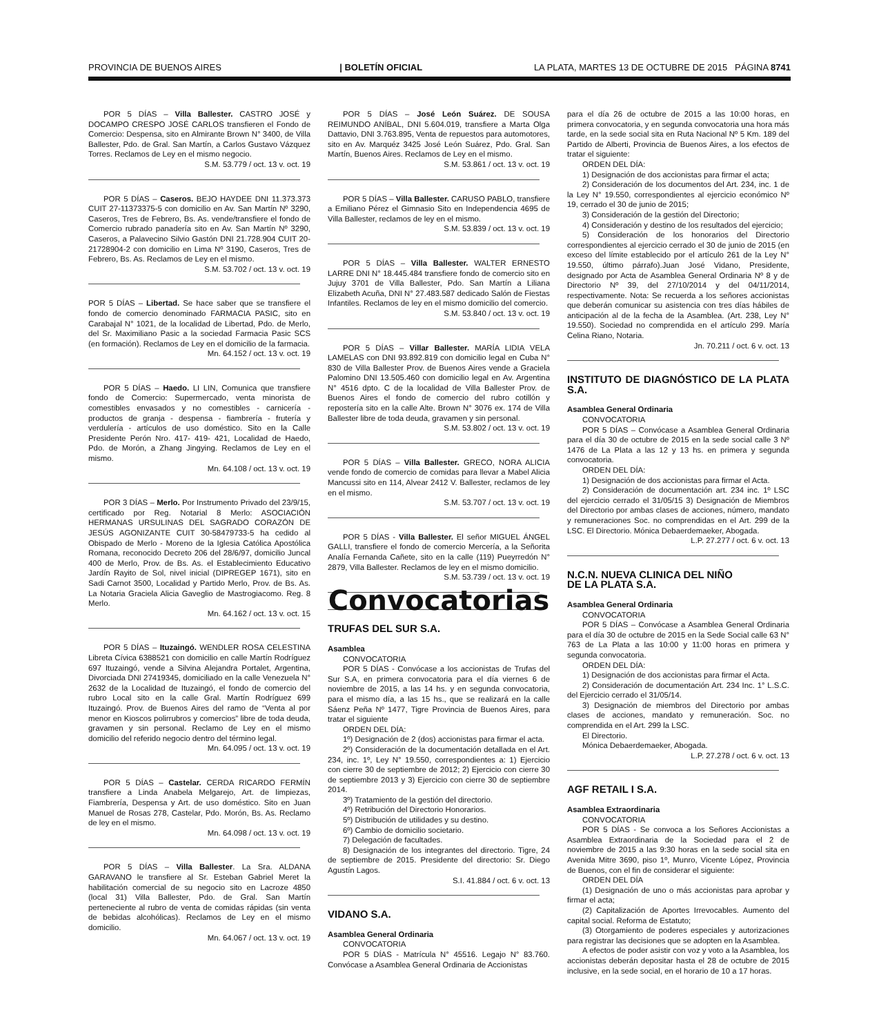PROVINCIA DE BUENOS AIRES | BOLETÍN OFICIAL LA PLATA, MARTES 13 DE OCTUBRE DE 2015 PÁGINA 8741
POR 5 DÍAS – Villa Ballester. CASTRO JOSÉ y DOCAMPO CRESPO JOSÉ CARLOS transfieren el Fondo de Comercio: Despensa, sito en Almirante Brown N° 3400, de Villa Ballester, Pdo. de Gral. San Martín, a Carlos Gustavo Vázquez Torres. Reclamos de Ley en el mismo negocio.
S.M. 53.779 / oct. 13 v. oct. 19
POR 5 DÍAS – Caseros. BEJO HAYDEE DNI 11.373.373 CUIT 27-11373375-5 con domicilio en Av. San Martín Nº 3290, Caseros, Tres de Febrero, Bs. As. vende/transfiere el fondo de Comercio rubrado panadería sito en Av. San Martín Nº 3290, Caseros, a Palavecino Silvio Gastón DNI 21.728.904 CUIT 20-21728904-2 con domicilio en Lima Nº 3190, Caseros, Tres de Febrero, Bs. As. Reclamos de Ley en el mismo.
S.M. 53.702 / oct. 13 v. oct. 19
POR 5 DÍAS – Libertad. Se hace saber que se transfiere el fondo de comercio denominado FARMACIA PASIC, sito en Carabajal N° 1021, de la localidad de Libertad, Pdo. de Merlo, del Sr. Maximiliano Pasic a la sociedad Farmacia Pasic SCS (en formación). Reclamos de Ley en el domicilio de la farmacia.
Mn. 64.152 / oct. 13 v. oct. 19
POR 5 DÍAS – Haedo. LI LIN, Comunica que transfiere fondo de Comercio: Supermercado, venta minorista de comestibles envasados y no comestibles - carnicería - productos de granja - despensa - fiambrería - frutería y verdulería - artículos de uso doméstico. Sito en la Calle Presidente Perón Nro. 417- 419- 421, Localidad de Haedo, Pdo. de Morón, a Zhang Jingying. Reclamos de Ley en el mismo.
Mn. 64.108 / oct. 13 v. oct. 19
POR 3 DÍAS – Merlo. Por Instrumento Privado del 23/9/15, certificado por Reg. Notarial 8 Merlo: ASOCIACIÓN HERMANAS URSULINAS DEL SAGRADO CORAZÓN DE JESÚS AGONIZANTE CUIT 30-58479733-5 ha cedido al Obispado de Merlo - Moreno de la Iglesia Católica Apostólica Romana, reconocido Decreto 206 del 28/6/97, domicilio Juncal 400 de Merlo, Prov. de Bs. As. el Establecimiento Educativo Jardín Rayito de Sol, nivel inicial (DIPREGEP 1671), sito en Sadi Carnot 3500, Localidad y Partido Merlo, Prov. de Bs. As. La Notaria Graciela Alicia Gaveglio de Mastrogiacomo. Reg. 8 Merlo.
Mn. 64.162 / oct. 13 v. oct. 15
POR 5 DÍAS – Ituzaingó. WENDLER ROSA CELESTINA Libreta Cívica 6388521 con domicilio en calle Martín Rodríguez 697 Ituzaingó, vende a Silvina Alejandra Portalet, Argentina, Divorciada DNI 27419345, domiciliado en la calle Venezuela N° 2632 de la Localidad de Ituzaingó, el fondo de comercio del rubro Local sito en la calle Gral. Martín Rodríguez 699 Ituzaingó. Prov. de Buenos Aires del ramo de “Venta al por menor en Kioscos polirrubros y comercios” libre de toda deuda, gravamen y sin personal. Reclamo de Ley en el mismo domicilio del referido negocio dentro del término legal.
Mn. 64.095 / oct. 13 v. oct. 19
POR 5 DÍAS – Castelar. CERDA RICARDO FERMÍN transfiere a Linda Anabela Melgarejo, Art. de limpiezas, Fiambrería, Despensa y Art. de uso doméstico. Sito en Juan Manuel de Rosas 278, Castelar, Pdo. Morón, Bs. As. Reclamo de ley en el mismo.
Mn. 64.098 / oct. 13 v. oct. 19
POR 5 DÍAS – Villa Ballester. La Sra. ALDANA GARAVANO le transfiere al Sr. Esteban Gabriel Meret la habilitación comercial de su negocio sito en Lacroze 4850 (local 31) Villa Ballester, Pdo. de Gral. San Martín perteneciente al rubro de venta de comidas rápidas (sin venta de bebidas alcohólicas). Reclamos de Ley en el mismo domicilio.
Mn. 64.067 / oct. 13 v. oct. 19
POR 5 DÍAS – José León Suárez. DE SOUSA REIMUNDO ANÍBAL, DNI 5.604.019, transfiere a Marta Olga Dattavio, DNI 3.763.895, Venta de repuestos para automotores, sito en Av. Marquéz 3425 José León Suárez, Pdo. Gral. San Martín, Buenos Aires. Reclamos de Ley en el mismo.
S.M. 53.861 / oct. 13 v. oct. 19
POR 5 DÍAS – Villa Ballester. CARUSO PABLO, transfiere a Emiliano Pérez el Gimnasio Sito en Independencia 4695 de Villa Ballester, reclamos de ley en el mismo.
S.M. 53.839 / oct. 13 v. oct. 19
POR 5 DÍAS – Villa Ballester. WALTER ERNESTO LARRE DNI N° 18.445.484 transfiere fondo de comercio sito en Jujuy 3701 de Villa Ballester, Pdo. San Martín a Liliana Elizabeth Acuña, DNI N° 27.483.587 dedicado Salón de Fiestas Infantiles. Reclamos de ley en el mismo domicilio del comercio.
S.M. 53.840 / oct. 13 v. oct. 19
POR 5 DÍAS – Villar Ballester. MARÍA LIDIA VELA LAMELAS con DNI 93.892.819 con domicilio legal en Cuba N° 830 de Villa Ballester Prov. de Buenos Aires vende a Graciela Palomino DNI 13.505.460 con domicilio legal en Av. Argentina N° 4516 dpto. C de la localidad de Villa Ballester Prov. de Buenos Aires el fondo de comercio del rubro cotillón y repostería sito en la calle Alte. Brown N° 3076 ex. 174 de Villa Ballester libre de toda deuda, gravamen y sin personal.
S.M. 53.802 / oct. 13 v. oct. 19
POR 5 DÍAS – Villa Ballester. GRECO, NORA ALICIA vende fondo de comercio de comidas para llevar a Mabel Alicia Mancussi sito en 114, Alvear 2412 V. Ballester, reclamos de ley en el mismo.
S.M. 53.707 / oct. 13 v. oct. 19
POR 5 DÍAS - Villa Ballester. El señor MIGUEL ÁNGEL GALLI, transfiere el fondo de comercio Mercería, a la Señorita Analía Fernanda Cañete, sito en la calle (119) Pueyrredón N° 2879, Villa Ballester. Reclamos de ley en el mismo domicilio.
S.M. 53.739 / oct. 13 v. oct. 19
Convocatorias
TRUFAS DEL SUR S.A.
Asamblea
CONVOCATORIA
POR 5 DÍAS - Convócase a los accionistas de Trufas del Sur S.A, en primera convocatoria para el día viernes 6 de noviembre de 2015, a las 14 hs. y en segunda convocatoria, para el mismo día, a las 15 hs., que se realizará en la calle Sáenz Peña Nº 1477, Tigre Provincia de Buenos Aires, para tratar el siguiente
ORDEN DEL DÍA:
1º) Designación de 2 (dos) accionistas para firmar el acta.
2º) Consideración de la documentación detallada en el Art. 234, inc. 1º, Ley N° 19.550, correspondientes a: 1) Ejercicio con cierre 30 de septiembre de 2012; 2) Ejercicio con cierre 30 de septiembre 2013 y 3) Ejercicio con cierre 30 de septiembre 2014.
3º) Tratamiento de la gestión del directorio.
4º) Retribución del Directorio Honorarios.
5º) Distribución de utilidades y su destino.
6º) Cambio de domicilio societario.
7) Delegación de facultades.
8) Designación de los integrantes del directorio. Tigre, 24 de septiembre de 2015. Presidente del directorio: Sr. Diego Agustín Lagos.
S.I. 41.884 / oct. 6 v. oct. 13
VIDANO S.A.
Asamblea General Ordinaria
CONVOCATORIA
POR 5 DÍAS - Matrícula N° 45516. Legajo N° 83.760. Convócase a Asamblea General Ordinaria de Accionistas
para el día 26 de octubre de 2015 a las 10:00 horas, en primera convocatoria, y en segunda convocatoria una hora más tarde, en la sede social sita en Ruta Nacional Nº 5 Km. 189 del Partido de Alberti, Provincia de Buenos Aires, a los efectos de tratar el siguiente:
ORDEN DEL DÍA:
1) Designación de dos accionistas para firmar el acta;
2) Consideración de los documentos del Art. 234, inc. 1 de la Ley N° 19.550, correspondientes al ejercicio económico Nº 19, cerrado el 30 de junio de 2015;
3) Consideración de la gestión del Directorio;
4) Consideración y destino de los resultados del ejercicio;
5) Consideración de los honorarios del Directorio correspondientes al ejercicio cerrado el 30 de junio de 2015 (en exceso del límite establecido por el artículo 261 de la Ley N° 19.550, último párrafo).Juan José Vidano, Presidente, designado por Acta de Asamblea General Ordinaria Nº 8 y de Directorio Nº 39, del 27/10/2014 y del 04/11/2014, respectivamente. Nota: Se recuerda a los señores accionistas que deberán comunicar su asistencia con tres días hábiles de anticipación al de la fecha de la Asamblea. (Art. 238, Ley N° 19.550). Sociedad no comprendida en el artículo 299. María Celina Riano, Notaria.
Jn. 70.211 / oct. 6 v. oct. 13
INSTITUTO DE DIAGNÓSTICO DE LA PLATA S.A.
Asamblea General Ordinaria
CONVOCATORIA
POR 5 DÍAS – Convócase a Asamblea General Ordinaria para el día 30 de octubre de 2015 en la sede social calle 3 Nº 1476 de La Plata a las 12 y 13 hs. en primera y segunda convocatoria.
ORDEN DEL DÍA:
1) Designación de dos accionistas para firmar el Acta.
2) Consideración de documentación art. 234 inc. 1º LSC del ejercicio cerrado el 31/05/15 3) Designación de Miembros del Directorio por ambas clases de acciones, número, mandato y remuneraciones Soc. no comprendidas en el Art. 299 de la LSC. El Directorio. Mónica Debaerdemaeker, Abogada.
L.P. 27.277 / oct. 6 v. oct. 13
N.C.N. NUEVA CLINICA DEL NIÑO
DE LA PLATA S.A.
Asamblea General Ordinaria
CONVOCATORIA
POR 5 DÍAS – Convócase a Asamblea General Ordinaria para el día 30 de octubre de 2015 en la Sede Social calle 63 N° 763 de La Plata a las 10:00 y 11:00 horas en primera y segunda convocatoria.
ORDEN DEL DÍA:
1) Designación de dos accionistas para firmar el Acta.
2) Consideración de documentación Art. 234 Inc. 1° L.S.C. del Ejercicio cerrado el 31/05/14.
3) Designación de miembros del Directorio por ambas clases de acciones, mandato y remuneración. Soc. no comprendida en el Art. 299 la LSC.
El Directorio.
Mónica Debaerdemaeker, Abogada.
L.P. 27.278 / oct. 6 v. oct. 13
AGF RETAIL I S.A.
Asamblea Extraordinaria
CONVOCATORIA
POR 5 DÍAS - Se convoca a los Señores Accionistas a Asamblea Extraordinaria de la Sociedad para el 2 de noviembre de 2015 a las 9:30 horas en la sede social sita en Avenida Mitre 3690, piso 1º, Munro, Vicente López, Provincia de Buenos, con el fin de considerar el siguiente:
ORDEN DEL DÍA
(1) Designación de uno o más accionistas para aprobar y firmar el acta;
(2) Capitalización de Aportes Irrevocables. Aumento del capital social. Reforma de Estatuto;
(3) Otorgamiento de poderes especiales y autorizaciones para registrar las decisiones que se adopten en la Asamblea.
A efectos de poder asistir con voz y voto a la Asamblea, los accionistas deberán depositar hasta el 28 de octubre de 2015 inclusive, en la sede social, en el horario de 10 a 17 horas.